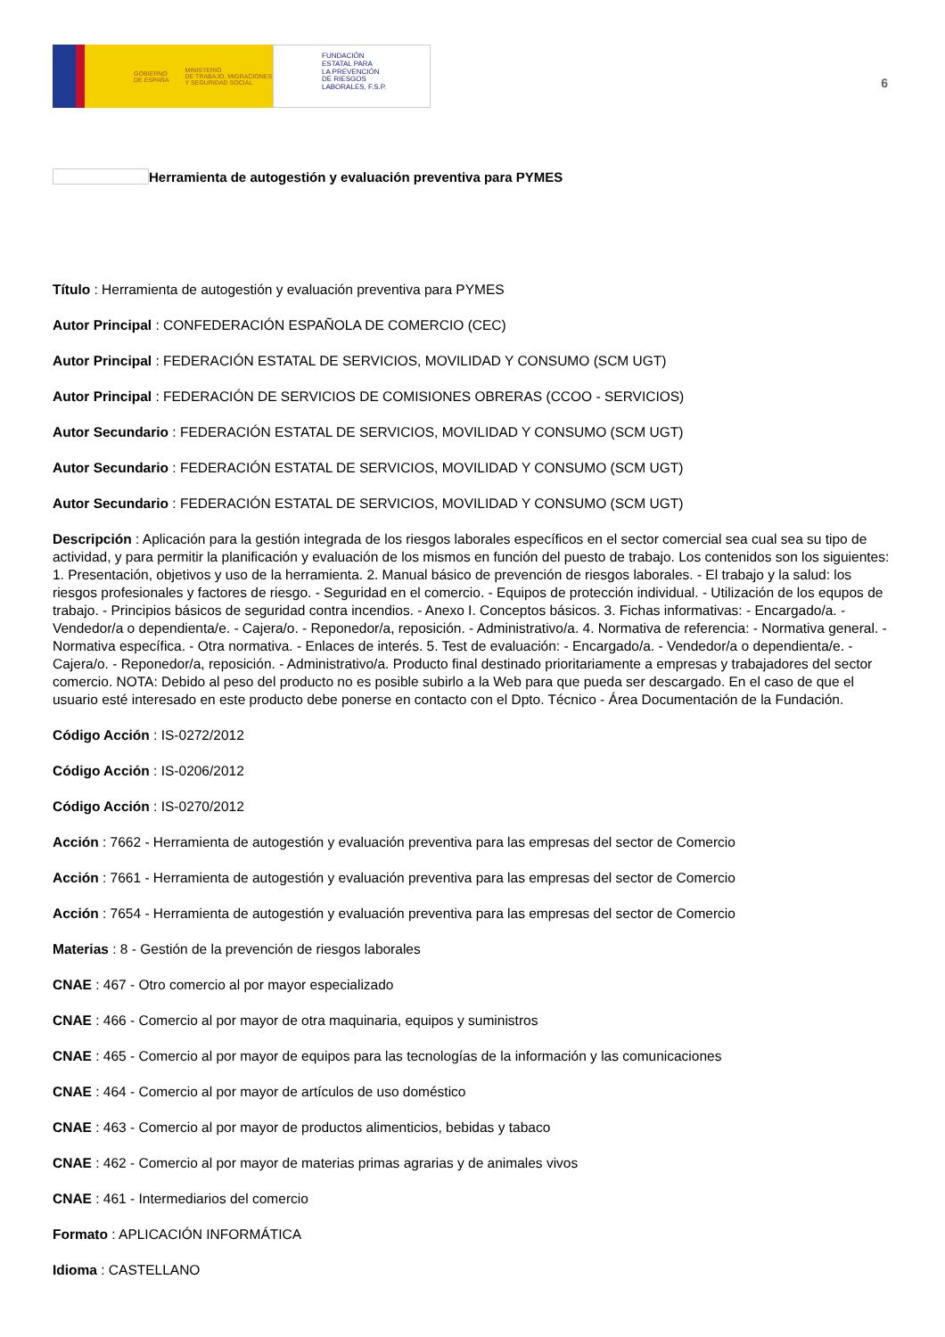GOBIERNO
DE ESPAÑA MINISTERIO
DE TRABAJO, MIGRACIONES
Y SEGURIDAD SOCIAL
FUNDACIÓN
ESTATAL PARA
LA PREVENCIÓN
DE RIESGOS
LABORALES, F.S.P.
6
Herramienta de autogestión y evaluación preventiva para PYMES
Título : Herramienta de autogestión y evaluación preventiva para PYMES
Autor Principal : CONFEDERACIÓN ESPAÑOLA DE COMERCIO (CEC)
Autor Principal : FEDERACIÓN ESTATAL DE SERVICIOS, MOVILIDAD Y CONSUMO (SCM UGT)
Autor Principal : FEDERACIÓN DE SERVICIOS DE COMISIONES OBRERAS (CCOO - SERVICIOS)
Autor Secundario : FEDERACIÓN ESTATAL DE SERVICIOS, MOVILIDAD Y CONSUMO (SCM UGT)
Autor Secundario : FEDERACIÓN ESTATAL DE SERVICIOS, MOVILIDAD Y CONSUMO (SCM UGT)
Autor Secundario : FEDERACIÓN ESTATAL DE SERVICIOS, MOVILIDAD Y CONSUMO (SCM UGT)
Descripción : Aplicación para la gestión integrada de los riesgos laborales específicos en el sector comercial sea cual sea su tipo de actividad, y para permitir la planificación y evaluación de los mismos en función del puesto de trabajo. Los contenidos son los siguientes: 1. Presentación, objetivos y uso de la herramienta. 2. Manual básico de prevención de riesgos laborales. - El trabajo y la salud: los riesgos profesionales y factores de riesgo. - Seguridad en el comercio. - Equipos de protección individual. - Utilización de los equpos de trabajo. - Principios básicos de seguridad contra incendios. - Anexo I. Conceptos básicos. 3. Fichas informativas: - Encargado/a. - Vendedor/a o dependienta/e. - Cajera/o. - Reponedor/a, reposición. - Administrativo/a. 4. Normativa de referencia: - Normativa general. - Normativa específica. - Otra normativa. - Enlaces de interés. 5. Test de evaluación: - Encargado/a. - Vendedor/a o dependienta/e. - Cajera/o. - Reponedor/a, reposición. - Administrativo/a. Producto final destinado prioritariamente a empresas y trabajadores del sector comercio. NOTA: Debido al peso del producto no es posible subirlo a la Web para que pueda ser descargado. En el caso de que el usuario esté interesado en este producto debe ponerse en contacto con el Dpto. Técnico - Área Documentación de la Fundación.
Código Acción : IS-0272/2012
Código Acción : IS-0206/2012
Código Acción : IS-0270/2012
Acción : 7662 - Herramienta de autogestión y evaluación preventiva para las empresas del sector de Comercio
Acción : 7661 - Herramienta de autogestión y evaluación preventiva para las empresas del sector de Comercio
Acción : 7654 - Herramienta de autogestión y evaluación preventiva para las empresas del sector de Comercio
Materias : 8 - Gestión de la prevención de riesgos laborales
CNAE : 467 - Otro comercio al por mayor especializado
CNAE : 466 - Comercio al por mayor de otra maquinaria, equipos y suministros
CNAE : 465 - Comercio al por mayor de equipos para las tecnologías de la información y las comunicaciones
CNAE : 464 - Comercio al por mayor de artículos de uso doméstico
CNAE : 463 - Comercio al por mayor de productos alimenticios, bebidas y tabaco
CNAE : 462 - Comercio al por mayor de materias primas agrarias y de animales vivos
CNAE : 461 - Intermediarios del comercio
Formato : APLICACIÓN INFORMÁTICA
Idioma : CASTELLANO